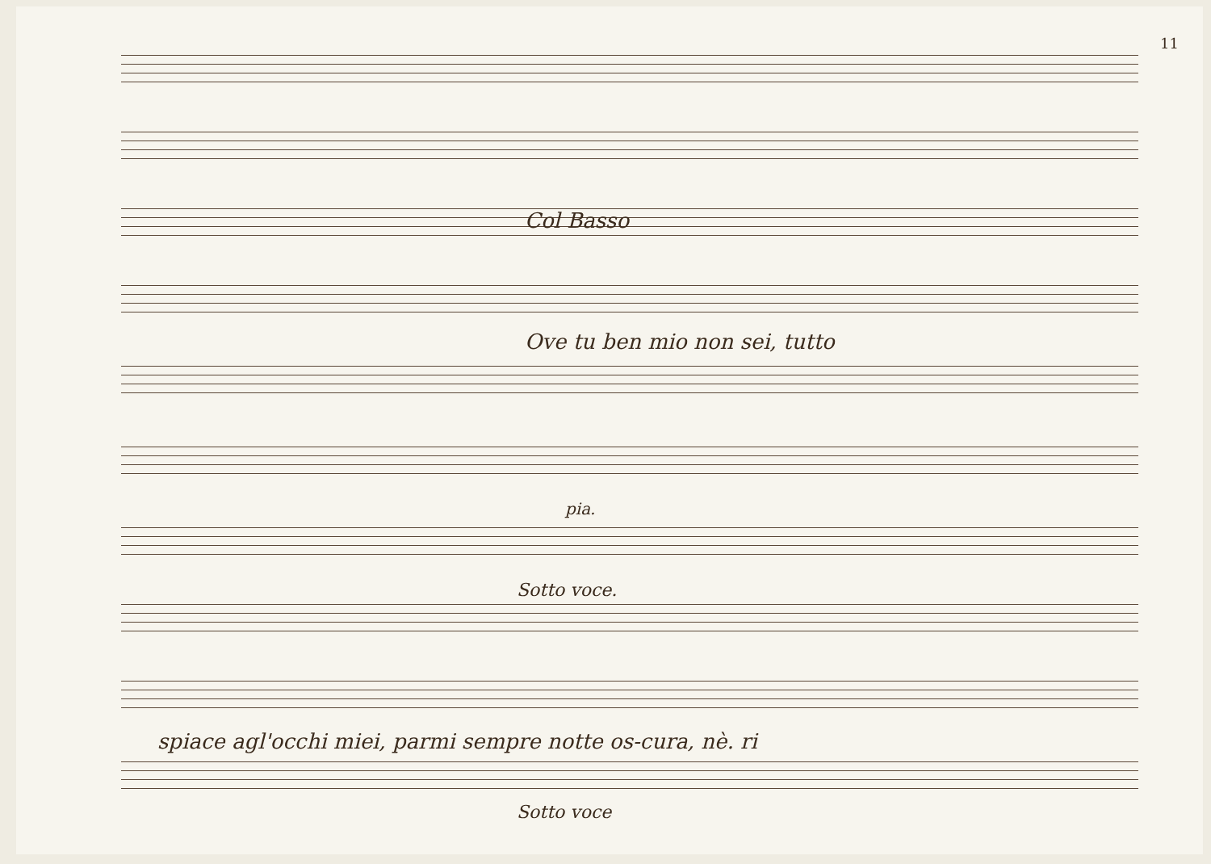11
Col Basso
Ove tu ben mio non sei, tutto
pia.
Sotto voce.
spiace agl'occhi miei, parmi sempre notte os-cura, nè. ri
Sotto voce